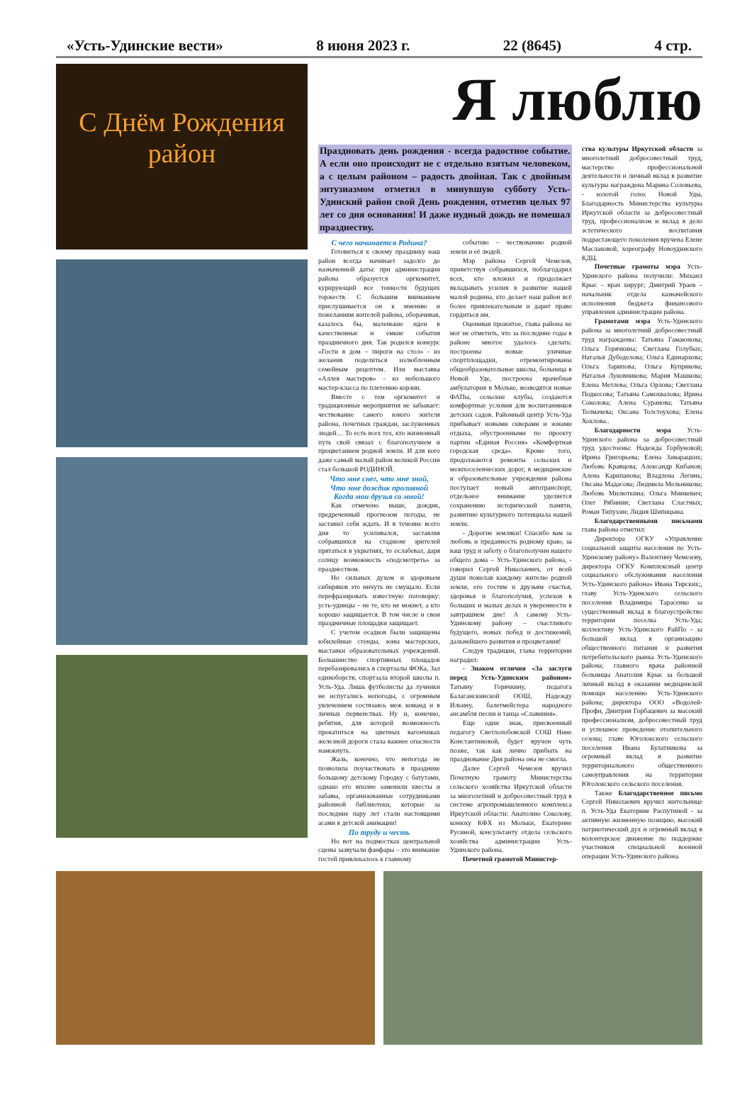«Усть-Удинские вести» 8 июня 2023 г. 22 (8645) 4 стр.
С Днём Рождения район
Я люблю
Праздновать день рождения - всегда радостное событие. А если оно происходит не с отдельно взятым человеком, а с целым районом – радость двойная. Так с двойным энтузиазмом отметил в минувшую субботу Усть-Удинский район свой День рождения, отметив целых 97 лет со дня основания! И даже нудный дождь не помешал празднеству.
С чего начинается Родина?
Готовиться к своему празднику наш район всегда начинает задолго до назначенной даты: при администрации района образуется оргкомитет, курирующий все тонкости будущих торжеств. С большим вниманием прислушивается он к мнению и пожеланиям жителей района, оборачивая, казалось бы, маленькие идеи в качественные и емкие события праздничного дня. Так родился конкурс «Гости в дом – пироги на стол» - из желания поделиться излюбленным семейным рецептом. Или выставка «Аллея мастеров» - из небольшого мастер-класса по плетению корзин.
Вместе с тем оргкомитет и традиционные мероприятия не забывает: чествование самого юного жителя района, почетных граждан, заслуженных людей… То есть всех тех, кто жизненный путь свой связал с благополучием и процветанием родной земли. И для кого даже самый малый район великой России стал большой РОДИНОЙ.
Что мне снег, что мне зной,
Что мне дождик проливной
Когда мои друзья со мной!
Как отмечено выше, дождик, предреченный прогнозом погоды, не заставил себя ждать. И в течение всего дня то усиливался, заставляя собравшихся на стадионе зрителей прятаться в укрытиях, то ослабевал, даря солнцу возможность «подсмотреть» за празднеством.
Но сильных духом и здоровьем сибиряков это ничуть не смущало. Если перефразировать известную поговорку: усть-удинцы – не те, кто не мокнет, а кто хорошо защищается. В том числе и свои праздничные площадки защищает.
С учетом осадков были защищены юбилейные стенды, зоны мастерских, выставки образовательных учреждений. Большинство спортивных площадок перебазировались в спортзалы ФОКа, Зал единоборств, спортзала второй школы п. Усть-Уда. Лишь футболисты да лучники не испугались непогоды, с огромным увлечением состязаясь меж команд и в личных первенствах. Ну и, конечно, ребятня, для которой возможность прокатиться на цветных вагончиках железной дороги стала важнее опасности намокнуть.
Жаль, конечно, что непогода не позволила поучаствовать в празднике большому детскому Городку с батутами, однако его вполне заменили квесты и забавы, организованные сотрудниками районной библиотеки, которые за последние пару лет стали настоящими асами в детской анимации!
По труду и честь
Но вот на подмостках центральной сцены зазвучали фанфары – это внимание гостей привлекалось к главному
событию – чествованию родной земли и её людей.
Мэр района Сергей Чемезов, приветствуя собравшихся, поблагодарил всех, кто вложил и продолжает вкладывать усилия в развитие нашей малой родины, кто делает наш район всё более привлекательным и дарит право гордиться им.
Оценивая прожитое, глава района не мог не отметить, что за последние годы в районе многое удалось сделать: построены новые уличные спортплощадки, отремонтированы общеобразовательные школы, больница в Новой Уде, построена врачебная амбулатория в Мольке, возводятся новые ФАПы, сельские клубы, создаются комфортные условия для воспитанников детских садов. Районный центр Усть-Уда прибывает новыми скверами и зонами отдыха, обустроенными по проекту партии «Единая Россия» «Комфортная городская среда». Кроме того, продолжаются ремонты сельских и межпоселенческих дорог, в медицинские и образовательные учреждения района поступает новый автотранспорт, отдельное внимание уделяется сохранению исторической памяти, развитию культурного потенциала нашей земли.
- Дорогие земляки! Спасибо вам за любовь и преданность родному краю, за ваш труд и заботу о благополучии нашего общего дома – Усть-Удинского района, - говорил Сергей Николаевич, от всей души пожелав каждому жителю родной земли, его гостям и друзьям счастья, здоровья и благополучия, успехов в больших и малых делах и уверенности в завтрашнем дне! А самому Усть-Удинскому району – счастливого будущего, новых побед и достижений, дальнейшего развития и процветания!
Следуя традиции, глава территории наградил:
- Знаком отличия «За заслуги перед Усть-Удинским районом» Татьяну Горячкину, педагога Балаганскинской ООШ, Надежду Ильину, балетмейстера народного ансамбля песни и танца «Славиния».
Еще один знак, присвоенный педагогу Светлолобовской СОШ Нине Константиновой, будет вручен чуть позже, так как лично прибыть на празднование Дня района она не смогла.
Далее Сергей Чемезов вручил Почетную грамоту Министерства сельского хозяйства Иркутской области за многолетний и добросовестный труд в системе агропромышленного комплекса Иркутской области: Анатолию Соколову, конюху КФХ из Мольки, Екатерине Русиной, консультанту отдела сельского хозяйства администрации Усть-Удинского района.
Почетной грамотой Министер-
ства культуры Иркутской области за многолетний добросовестный труд, мастерство профессиональной деятельности и личный вклад в развитие культуры награждена Марина Соловьева, - золотой голос Новой Уды, Благодарность Министерства культуры Иркутской области за добросовестный труд, профессионализм и вклад в дело эстетического воспитания подрастающего поколения вручена Елене Маслаковой, хореографу Новоудинского КДЦ.
Почетные грамоты мэра Усть-Удинского района получили: Михаил Крыс – врач хирург; Дмитрий Ураев – начальник отдела казначейского исполнения бюджета финансового управления администрации района.
Грамотами мэра Усть-Удинского района за многолетний добросовестный труд награждены: Татьяна Гамаюнова; Ольга Горячкина; Светлана Голубых; Наталья Дубоделова; Ольга Единархова; Ольга Зарипова; Ольга Купрякова; Наталья Луковникова; Мария Машкова; Елена Метлева; Ольга Орлова; Светлана Подкосова; Татьяна Самохвалова; Ирина Соколова; Алена Суранова; Татьяна Толмачева; Оксана Толстоухова; Елена Хохлова..
Благодарности мэра Усть-Удинского района за добросовестный труд удостоены: Надежда Горбуновой; Ирина Григорьева; Елена Замарацких; Любовь Кравцова; Александр Кибанов; Алена Карипанова; Владлена Легинь; Оксана Мадасова; Людмила Мельникова; Любовь Милюткина; Ольга Минкевич; Олег Рябинин; Светлана Сластных; Роман Типухин; Лидия Шипицына.
Благодарственными письмами глава района отметил:
Директора ОГКУ «Управление социальной защиты населения по Усть-Удинскому району» Валентину Чемезову, директора ОГКУ Комплексный центр социального обслуживания населения Усть-Удинского района» Ивана Тирских;, главу Усть-Удинского сельского поселения Владимира Тарасенко за существенный вклад в благоустройство территории поселка Усть-Уда; коллективу Усть-Удинского РайПо - за большой вклад в организацию общественного питания и развития потребительского рынка Усть-Удинского района; главного врача районной больницы Анатолия Крыс за большой личный вклад в оказании медицинской помощи населению Усть-Удинского района; директора ООО «Водолей-Профи, Дмитрия Горбацевич за высокий профессионализм, добросовестный труд и успешное проведение отопительного сезона; главе Юголокского сельского поселения Ивана Булатникова за огромный вклад в развитие территориального общественного самоуправления на территории Юголокского сельского поселения.
Также Благодарственное письмо Сергей Николаевич вручил жительнице п. Усть-Уда Екатерине Распутиной - за активную жизненную позицию, высокий патриотический дух и огромный вклад в волонтерское движение по поддержке участников специальной военной операции Усть-Удинского района.